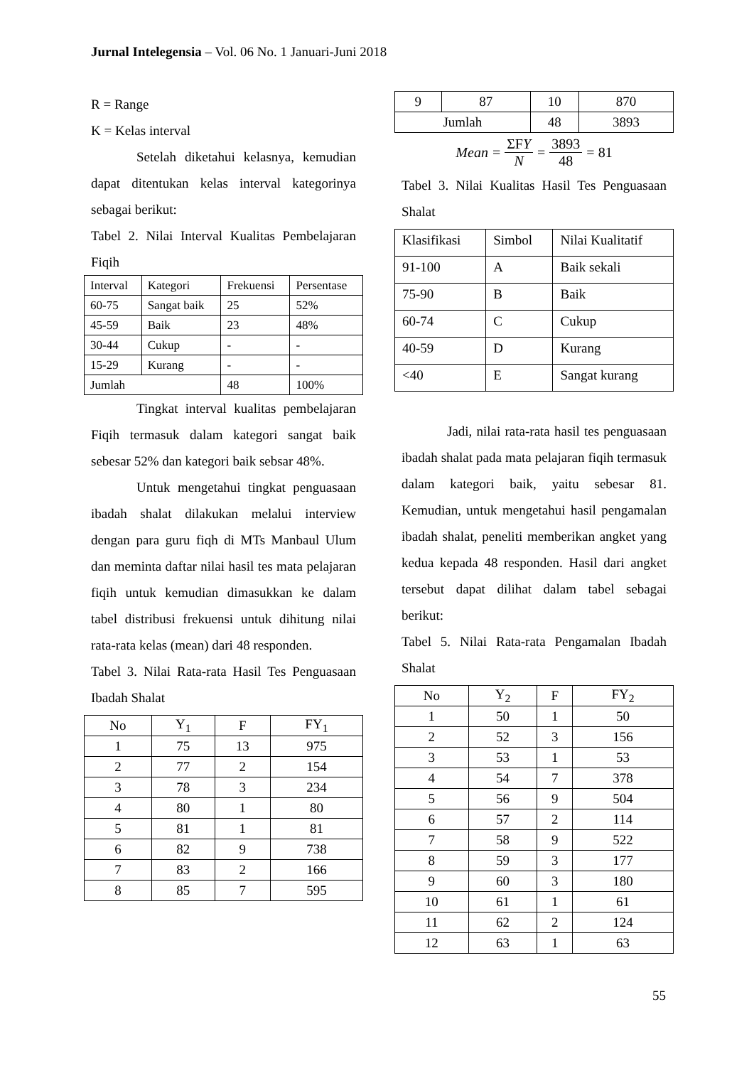Jurnal Intelegensia – Vol. 06 No. 1 Januari-Juni 2018
R = Range
K = Kelas interval
Setelah diketahui kelasnya, kemudian dapat ditentukan kelas interval kategorinya sebagai berikut:
Tabel 2. Nilai Interval Kualitas Pembelajaran Fiqih
| Interval | Kategori | Frekuensi | Persentase |
| --- | --- | --- | --- |
| 60-75 | Sangat baik | 25 | 52% |
| 45-59 | Baik | 23 | 48% |
| 30-44 | Cukup | - | - |
| 15-29 | Kurang | - | - |
| Jumlah | | 48 | 100% |
Tingkat interval kualitas pembelajaran Fiqih termasuk dalam kategori sangat baik sebesar 52% dan kategori baik sebsar 48%.
Untuk mengetahui tingkat penguasaan ibadah shalat dilakukan melalui interview dengan para guru fiqh di MTs Manbaul Ulum dan meminta daftar nilai hasil tes mata pelajaran fiqih untuk kemudian dimasukkan ke dalam tabel distribusi frekuensi untuk dihitung nilai rata-rata kelas (mean) dari 48 responden.
Tabel 3. Nilai Rata-rata Hasil Tes Penguasaan Ibadah Shalat
| No | Y<sub>1</sub> | F | FY<sub>1</sub> |
| --- | --- | --- | --- |
| 1 | 75 | 13 | 975 |
| 2 | 77 | 2 | 154 |
| 3 | 78 | 3 | 234 |
| 4 | 80 | 1 | 80 |
| 5 | 81 | 1 | 81 |
| 6 | 82 | 9 | 738 |
| 7 | 83 | 2 | 166 |
| 8 | 85 | 7 | 595 |
| 9 | 87 | 10 | 870 |
| Jumlah | | 48 | 3893 |
Mean = ΣFY N = 3893 48 = 81
Tabel 3. Nilai Kualitas Hasil Tes Penguasaan Shalat
| Klasifikasi | Simbol | Nilai Kualitatif |
| --- | --- | --- |
| 91-100 | A | Baik sekali |
| 75-90 | B | Baik |
| 60-74 | C | Cukup |
| 40-59 | D | Kurang |
| <40 | E | Sangat kurang |
Jadi, nilai rata-rata hasil tes penguasaan ibadah shalat pada mata pelajaran fiqih termasuk dalam kategori baik, yaitu sebesar 81. Kemudian, untuk mengetahui hasil pengamalan ibadah shalat, peneliti memberikan angket yang kedua kepada 48 responden. Hasil dari angket tersebut dapat dilihat dalam tabel sebagai berikut:
Tabel 5. Nilai Rata-rata Pengamalan Ibadah Shalat
| No | Y<sub>2</sub> | F | FY<sub>2</sub> |
| --- | --- | --- | --- |
| 1 | 50 | 1 | 50 |
| 2 | 52 | 3 | 156 |
| 3 | 53 | 1 | 53 |
| 4 | 54 | 7 | 378 |
| 5 | 56 | 9 | 504 |
| 6 | 57 | 2 | 114 |
| 7 | 58 | 9 | 522 |
| 8 | 59 | 3 | 177 |
| 9 | 60 | 3 | 180 |
| 10 | 61 | 1 | 61 |
| 11 | 62 | 2 | 124 |
| 12 | 63 | 1 | 63 |
55